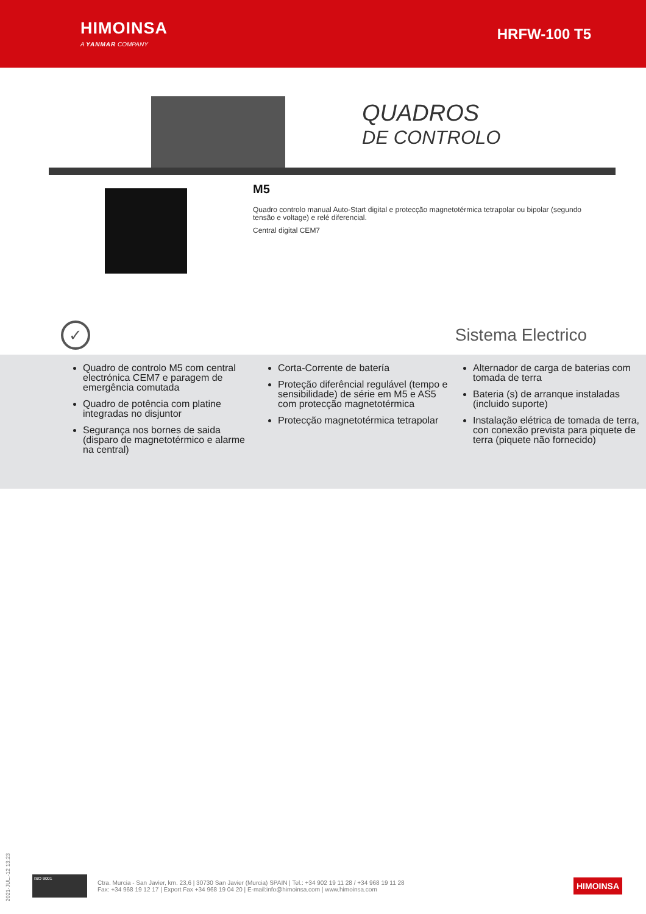HIMOINSA
A YANMAR COMPANY
HRFW-100 T5
QUADROS
DE CONTROLO
M5
Quadro controlo manual Auto-Start digital e protecção magnetotérmica tetrapolar ou bipolar (segundo tensão e voltage) e relé diferencial.
Central digital CEM7
✓
Sistema Electrico
Quadro de controlo M5 com central electrónica CEM7 e paragem de emergência comutada
Quadro de potência com platine integradas no disjuntor
Segurança nos bornes de saida (disparo de magnetotérmico e alarme na central)
Corta-Corrente de batería
Proteção diferêncial regulável (tempo e sensibilidade) de série em M5 e AS5 com protecção magnetotérmica
Protecção magnetotérmica tetrapolar
Alternador de carga de baterias com tomada de terra
Bateria (s) de arranque instaladas (incluido suporte)
Instalação elétrica de tomada de terra, con conexão prevista para piquete de terra (piquete não fornecido)
2021-JUL.-12 13:23
ISO 9001
Ctra. Murcia - San Javier, km. 23,6 | 30730 San Javier (Murcia) SPAIN | Tel.: +34 902 19 11 28 / +34 968 19 11 28
Fax: +34 968 19 12 17 | Export Fax +34 968 19 04 20 | E-mail:info@himoinsa.com | www.himoinsa.com
HIMOINSA